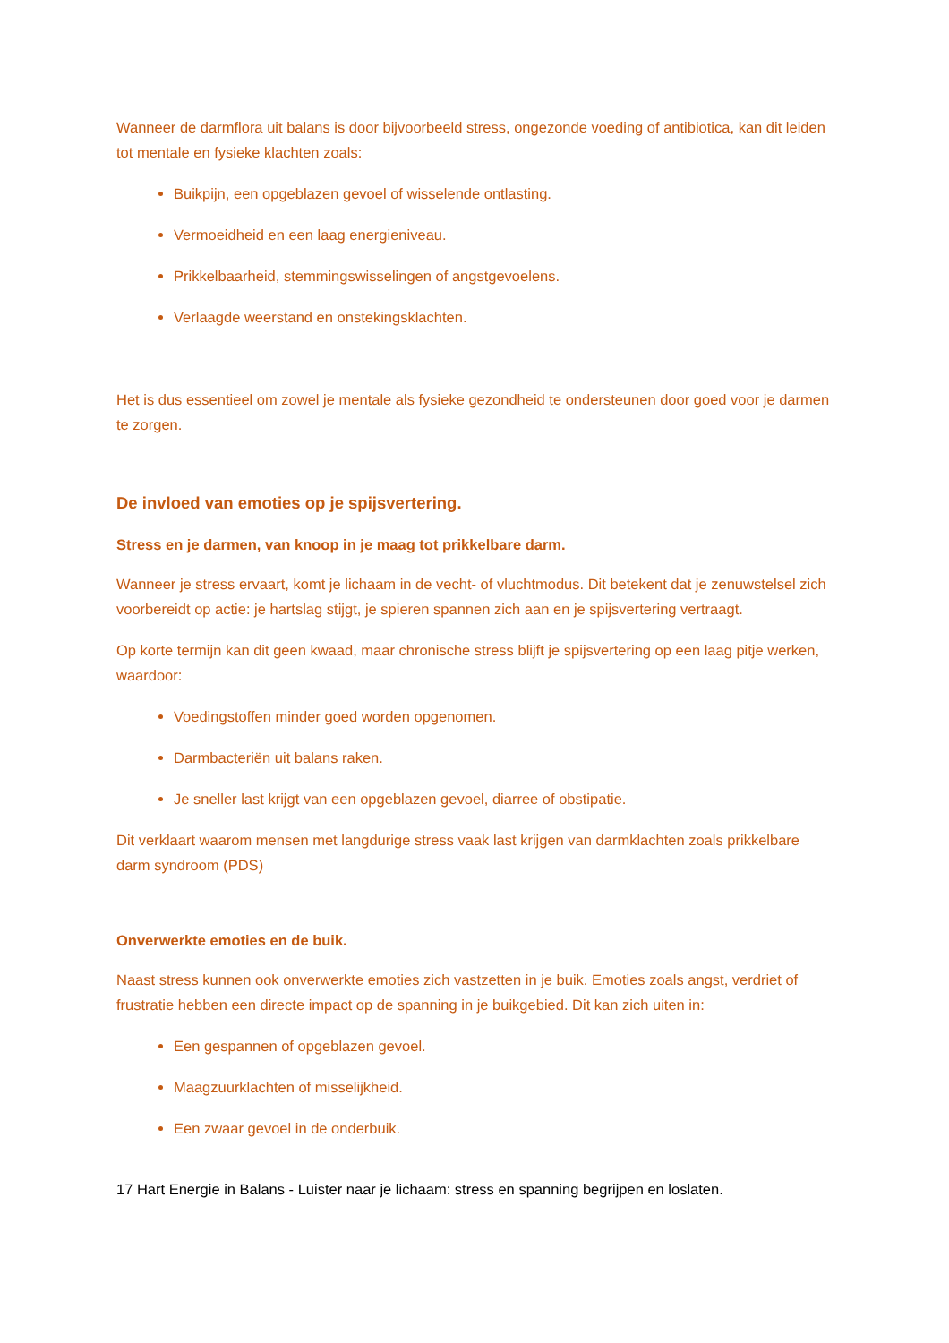Wanneer de darmflora uit balans is door bijvoorbeeld stress, ongezonde voeding of antibiotica, kan dit leiden tot mentale en fysieke klachten zoals:
Buikpijn, een opgeblazen gevoel of wisselende ontlasting.
Vermoeidheid en een laag energieniveau.
Prikkelbaarheid, stemmingswisselingen of angstgevoelens.
Verlaagde weerstand en onstekingsklachten.
Het is dus essentieel om zowel je mentale als fysieke gezondheid te ondersteunen door goed voor je darmen te zorgen.
De invloed van emoties op je spijsvertering.
Stress en je darmen, van knoop in je maag tot prikkelbare darm.
Wanneer je stress ervaart, komt je lichaam in de vecht- of vluchtmodus. Dit betekent dat je zenuwstelsel zich voorbereidt op actie: je hartslag stijgt, je spieren spannen zich aan en je spijsvertering vertraagt.
Op korte termijn kan dit geen kwaad, maar chronische stress blijft je spijsvertering op een laag pitje werken, waardoor:
Voedingstoffen minder goed worden opgenomen.
Darmbacteriën uit balans raken.
Je sneller last krijgt van een opgeblazen gevoel, diarree of obstipatie.
Dit verklaart waarom mensen met langdurige stress vaak last krijgen van darmklachten zoals prikkelbare darm syndroom (PDS)
Onverwerkte emoties en de buik.
Naast stress kunnen ook onverwerkte emoties zich vastzetten in je buik. Emoties zoals angst, verdriet of frustratie hebben een directe impact op de spanning in je buikgebied. Dit kan zich uiten in:
Een gespannen of opgeblazen gevoel.
Maagzuurklachten of misselijkheid.
Een zwaar gevoel in de onderbuik.
17 Hart Energie in Balans - Luister naar je lichaam: stress en spanning begrijpen en loslaten.